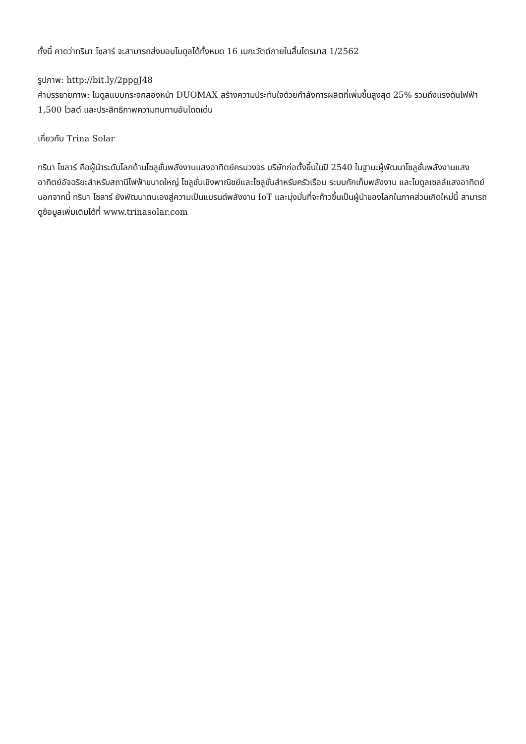ทั้งนี้ คาดว่าทรินา โซลาร์ จะสามารถส่งมอบโมดูลได้ทั้งหมด 16 เมกะวัตต์ภายในสิ้นไตรมาส 1/2562
รูปภาพ: http://bit.ly/2ppgJ48
คำบรรยายภาพ: โมดูลแบบกระจกสองหน้า DUOMAX สร้างความประทับใจด้วยกำลังการผลิตที่เพิ่มขึ้นสูงสุด 25% รวมถึงแรงดันไฟฟ้า 1,500 โวลต์ และประสิทธิภาพความทนทานอันโดดเด่น
เกี่ยวกับ Trina Solar
ทรินา โซลาร์ คือผู้นำระดับโลกด้านโซลูชั่นพลังงานแสงอาทิตย์ครบวงจร บริษัทก่อตั้งขึ้นในปี 2540 ในฐานะผู้พัฒนาโซลูชั่นพลังงานแสงอาทิตย์อัจฉริยะสำหรับสถานีไฟฟ้าขนาดใหญ่ โซลูชั่นเชิงพาณิชย์และโซลูชั่นสำหรับครัวเรือน ระบบกักเก็บพลังงาน และโมดูลเซลล์แสงอาทิตย์ นอกจากนี้ ทรินา โซลาร์ ยังพัฒนาตนเองสู่ความเป็นแบรนด์พลังงาน IoT และมุ่งมั่นที่จะก้าวขึ้นเป็นผู้นำของโลกในภาคส่วนเกิดใหม่นี้ สามารถดูข้อมูลเพิ่มเติมได้ที่ www.trinasolar.com